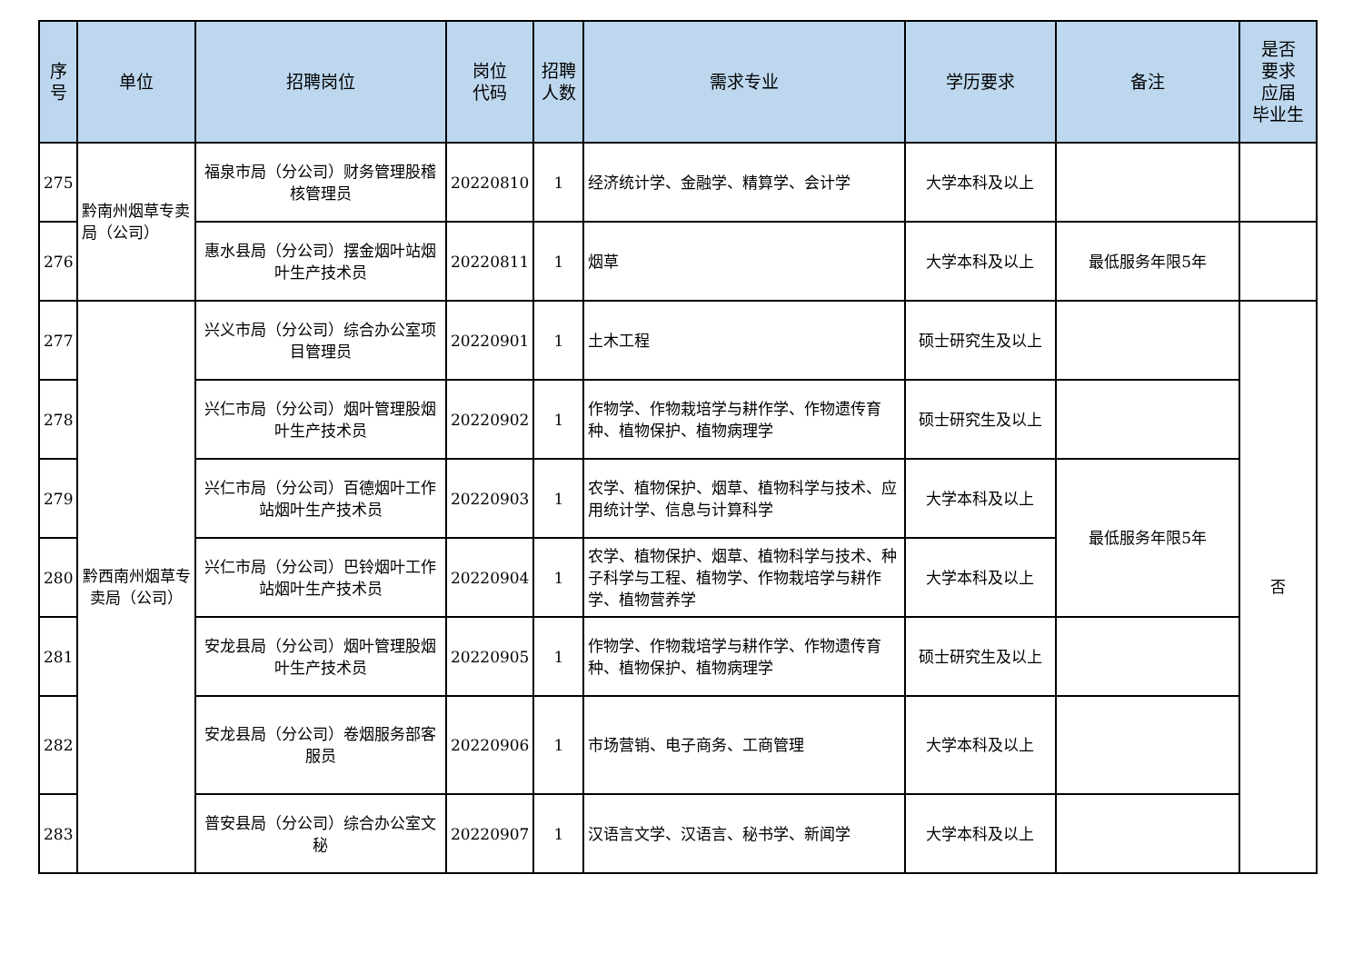| 序 号 | 单位 | 招聘岗位 | 岗位 代码 | 招聘 人数 | 需求专业 | 学历要求 | 备注 | 是否 要求 应届 毕业生 |
| --- | --- | --- | --- | --- | --- | --- | --- | --- |
| 275 | 黔南州烟草专卖局（公司） | 福泉市局（分公司）财务管理股稽核管理员 | 20220810 | 1 | 经济统计学、金融学、精算学、会计学 | 大学本科及以上 | | |
| 276 | | 惠水县局（分公司）摆金烟叶站烟叶生产技术员 | 20220811 | 1 | 烟草 | 大学本科及以上 | 最低服务年限5年 | |
| 277 | 黔西南州烟草专卖局（公司） | 兴义市局（分公司）综合办公室项目管理员 | 20220901 | 1 | 土木工程 | 硕士研究生及以上 | | 否 |
| 278 | | 兴仁市局（分公司）烟叶管理股烟叶生产技术员 | 20220902 | 1 | 作物学、作物栽培学与耕作学、作物遗传育种、植物保护、植物病理学 | 硕士研究生及以上 | | |
| 279 | | 兴仁市局（分公司）百德烟叶工作站烟叶生产技术员 | 20220903 | 1 | 农学、植物保护、烟草、植物科学与技术、应用统计学、信息与计算科学 | 大学本科及以上 | 最低服务年限5年 | |
| 280 | | 兴仁市局（分公司）巴铃烟叶工作站烟叶生产技术员 | 20220904 | 1 | 农学、植物保护、烟草、植物科学与技术、种子科学与工程、植物学、作物栽培学与耕作学、植物营养学 | 大学本科及以上 | | |
| 281 | | 安龙县局（分公司）烟叶管理股烟叶生产技术员 | 20220905 | 1 | 作物学、作物栽培学与耕作学、作物遗传育种、植物保护、植物病理学 | 硕士研究生及以上 | | |
| 282 | | 安龙县局（分公司）卷烟服务部客服员 | 20220906 | 1 | 市场营销、电子商务、工商管理 | 大学本科及以上 | | |
| 283 | | 普安县局（分公司）综合办公室文秘 | 20220907 | 1 | 汉语言文学、汉语言、秘书学、新闻学 | 大学本科及以上 | | |